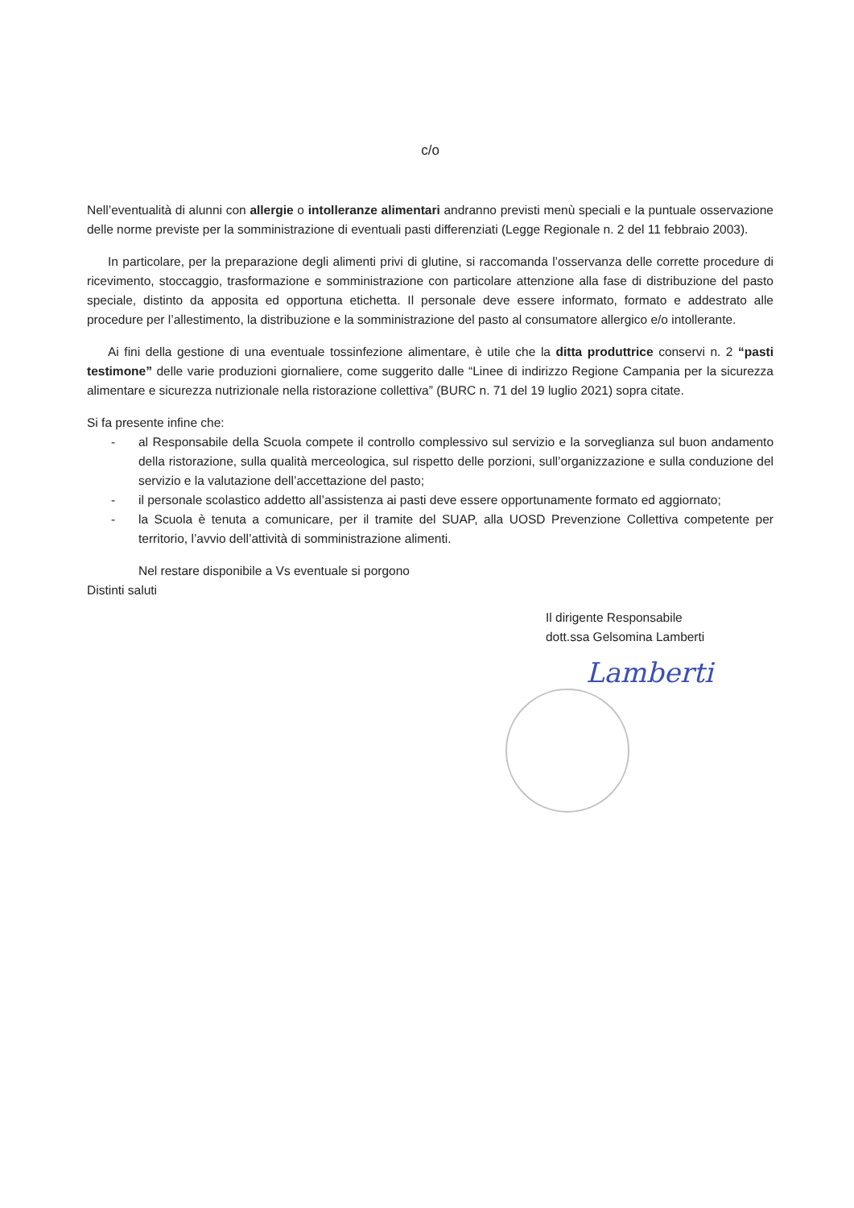c/o
Nell’eventualità di alunni con allergie o intolleranze alimentari andranno previsti menù speciali e la puntuale osservazione delle norme previste per la somministrazione di eventuali pasti differenziati (Legge Regionale n. 2 del 11 febbraio 2003).
In particolare, per la preparazione degli alimenti privi di glutine, si raccomanda l’osservanza delle corrette procedure di ricevimento, stoccaggio, trasformazione e somministrazione con particolare attenzione alla fase di distribuzione del pasto speciale, distinto da apposita ed opportuna etichetta. Il personale deve essere informato, formato e addestrato alle procedure per l’allestimento, la distribuzione e la somministrazione del pasto al consumatore allergico e/o intollerante.
Ai fini della gestione di una eventuale tossinfezione alimentare, è utile che la ditta produttrice conservi n. 2 “pasti testimone” delle varie produzioni giornaliere, come suggerito dalle “Linee di indirizzo Regione Campania per la sicurezza alimentare e sicurezza nutrizionale nella ristorazione collettiva” (BURC n. 71 del 19 luglio 2021) sopra citate.
Si fa presente infine che:
- al Responsabile della Scuola compete il controllo complessivo sul servizio e la sorveglianza sul buon andamento della ristorazione, sulla qualità merceologica, sul rispetto delle porzioni, sull’organizzazione e sulla conduzione del servizio e la valutazione dell’accettazione del pasto;
- il personale scolastico addetto all’assistenza ai pasti deve essere opportunamente formato ed aggiornato;
- la Scuola è tenuta a comunicare, per il tramite del SUAP, alla UOSD Prevenzione Collettiva competente per territorio, l’avvio dell’attività di somministrazione alimenti.
Nel restare disponibile a Vs eventuale si porgono
Distinti saluti
Il dirigente Responsabile
dott.ssa Gelsomina Lamberti
Lamberti